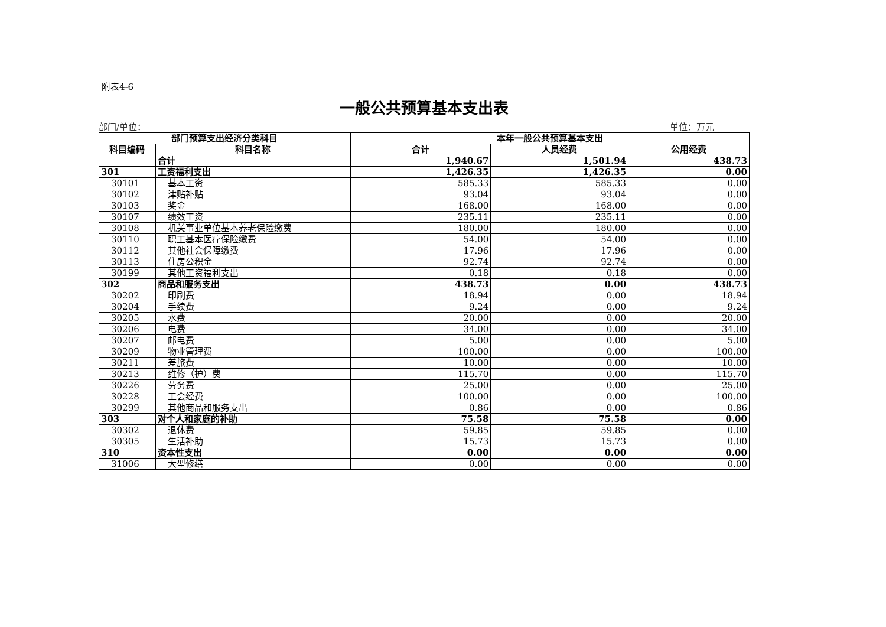附表4-6
一般公共预算基本支出表
部门/单位： 单位：万元
| 部门预算支出经济分类科目 | | 本年一般公共预算基本支出 | | |
| --- | --- | --- | --- | --- |
| 科目编码 | 科目名称 | 合计 | 人员经费 | 公用经费 |
| | 合计 | 1,940.67 | 1,501.94 | 438.73 |
| 301 | 工资福利支出 | 1,426.35 | 1,426.35 | 0.00 |
| 30101 | 基本工资 | 585.33 | 585.33 | 0.00 |
| 30102 | 津贴补贴 | 93.04 | 93.04 | 0.00 |
| 30103 | 奖金 | 168.00 | 168.00 | 0.00 |
| 30107 | 绩效工资 | 235.11 | 235.11 | 0.00 |
| 30108 | 机关事业单位基本养老保险缴费 | 180.00 | 180.00 | 0.00 |
| 30110 | 职工基本医疗保险缴费 | 54.00 | 54.00 | 0.00 |
| 30112 | 其他社会保障缴费 | 17.96 | 17.96 | 0.00 |
| 30113 | 住房公积金 | 92.74 | 92.74 | 0.00 |
| 30199 | 其他工资福利支出 | 0.18 | 0.18 | 0.00 |
| 302 | 商品和服务支出 | 438.73 | 0.00 | 438.73 |
| 30202 | 印刷费 | 18.94 | 0.00 | 18.94 |
| 30204 | 手续费 | 9.24 | 0.00 | 9.24 |
| 30205 | 水费 | 20.00 | 0.00 | 20.00 |
| 30206 | 电费 | 34.00 | 0.00 | 34.00 |
| 30207 | 邮电费 | 5.00 | 0.00 | 5.00 |
| 30209 | 物业管理费 | 100.00 | 0.00 | 100.00 |
| 30211 | 差旅费 | 10.00 | 0.00 | 10.00 |
| 30213 | 维修（护）费 | 115.70 | 0.00 | 115.70 |
| 30226 | 劳务费 | 25.00 | 0.00 | 25.00 |
| 30228 | 工会经费 | 100.00 | 0.00 | 100.00 |
| 30299 | 其他商品和服务支出 | 0.86 | 0.00 | 0.86 |
| 303 | 对个人和家庭的补助 | 75.58 | 75.58 | 0.00 |
| 30302 | 退休费 | 59.85 | 59.85 | 0.00 |
| 30305 | 生活补助 | 15.73 | 15.73 | 0.00 |
| 310 | 资本性支出 | 0.00 | 0.00 | 0.00 |
| 31006 | 大型修缮 | 0.00 | 0.00 | 0.00 |